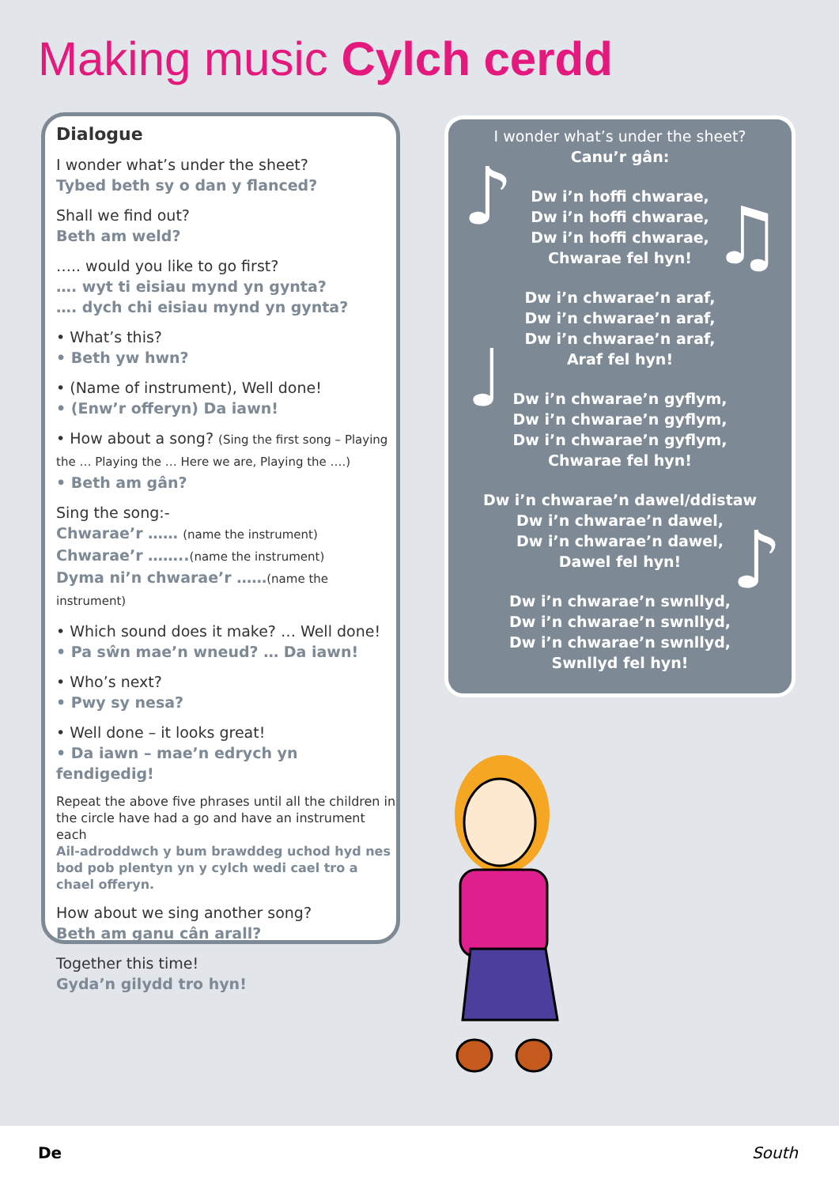Making music Cylch cerdd
Dialogue
I wonder what’s under the sheet?
Tybed beth sy o dan y flanced?
Shall we find out?
Beth am weld?
….. would you like to go first?
…. wyt ti eisiau mynd yn gynta?
…. dych chi eisiau mynd yn gynta?
• What’s this?
• Beth yw hwn?
• (Name of instrument), Well done!
• (Enw’r offeryn) Da iawn!
• How about a song? (Sing the first song – Playing the … Playing the … Here we are, Playing the ….)
• Beth am gân?
Sing the song:-
Chwarae’r …… (name the instrument)
Chwarae’r ……..(name the instrument)
Dyma ni’n chwarae’r ……(name the instrument)
• Which sound does it make? … Well done!
• Pa sŵn mae’n wneud? … Da iawn!
• Who’s next?
• Pwy sy nesa?
• Well done – it looks great!
• Da iawn – mae’n edrych yn fendigedig!
Repeat the above five phrases until all the children in the circle have had a go and have an instrument each
Ail-adroddwch y bum brawddeg uchod hyd nes bod pob plentyn yn y cylch wedi cael tro a chael offeryn.
How about we sing another song?
Beth am ganu cân arall?
Together this time!
Gyda’n gilydd tro hyn!
I wonder what’s under the sheet?
Canu’r gân:
Dw i’n hoffi chwarae,
Dw i’n hoffi chwarae,
Dw i’n hoffi chwarae,
Chwarae fel hyn!
Dw i’n chwarae’n araf,
Dw i’n chwarae’n araf,
Dw i’n chwarae’n araf,
Araf fel hyn!
Dw i’n chwarae’n gyflym,
Dw i’n chwarae’n gyflym,
Dw i’n chwarae’n gyflym,
Chwarae fel hyn!
Dw i’n chwarae’n dawel/ddistaw
Dw i’n chwarae’n dawel,
Dw i’n chwarae’n dawel,
Dawel fel hyn!
Dw i’n chwarae’n swnllyd,
Dw i’n chwarae’n swnllyd,
Dw i’n chwarae’n swnllyd,
Swnllyd fel hyn!
♪ ♫
♩
♪
De South